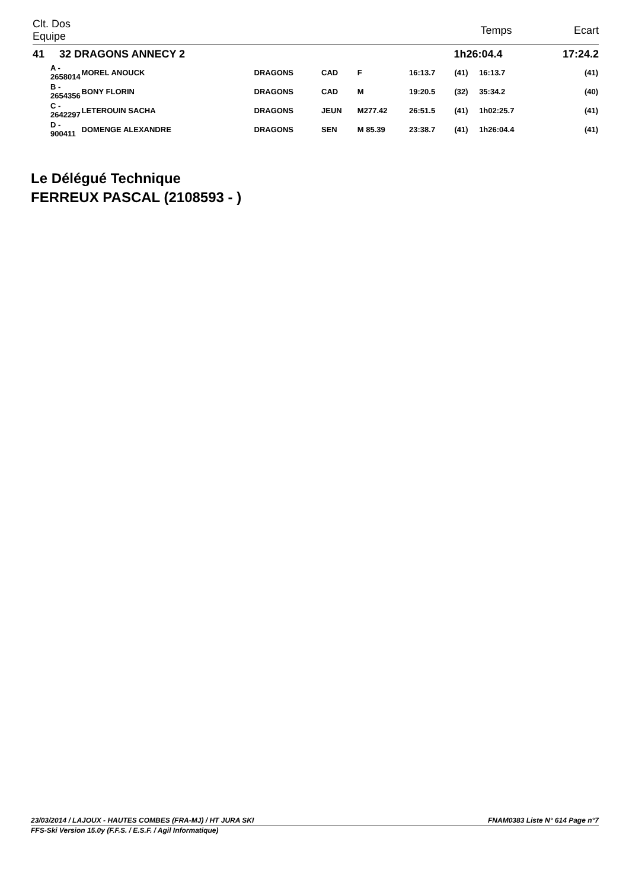| Clt. Dos Equipe | | | | | | | Temps | | Ecart |
| --- | --- | --- | --- | --- | --- | --- | --- | --- | --- |
| 41 32 DRAGONS ANNECY 2 | | | | | | | 1h26:04.4 | | 17:24.2 |
| A - 2658014 | MOREL ANOUCK | | DRAGONS | CAD | F | 16:13.7 | (41) | 16:13.7 | (41) |
| B - 2654356 | BONY FLORIN | | DRAGONS | CAD | M | 19:20.5 | (32) | 35:34.2 | (40) |
| C - 2642297 | LETEROUIN SACHA | | DRAGONS | JEUN | M277.42 | 26:51.5 | (41) | 1h02:25.7 | (41) |
| D - 900411 | DOMENGE ALEXANDRE | | DRAGONS | SEN | M 85.39 | 23:38.7 | (41) | 1h26:04.4 | (41) |
Le Délégué Technique
FERREUX PASCAL (2108593 - )
23/03/2014 / LAJOUX - HAUTES COMBES (FRA-MJ) / HT JURA SKI FNAM0383 Liste N° 614 Page n°7
FFS-Ski Version 15.0y (F.F.S. / E.S.F. / Agil Informatique)